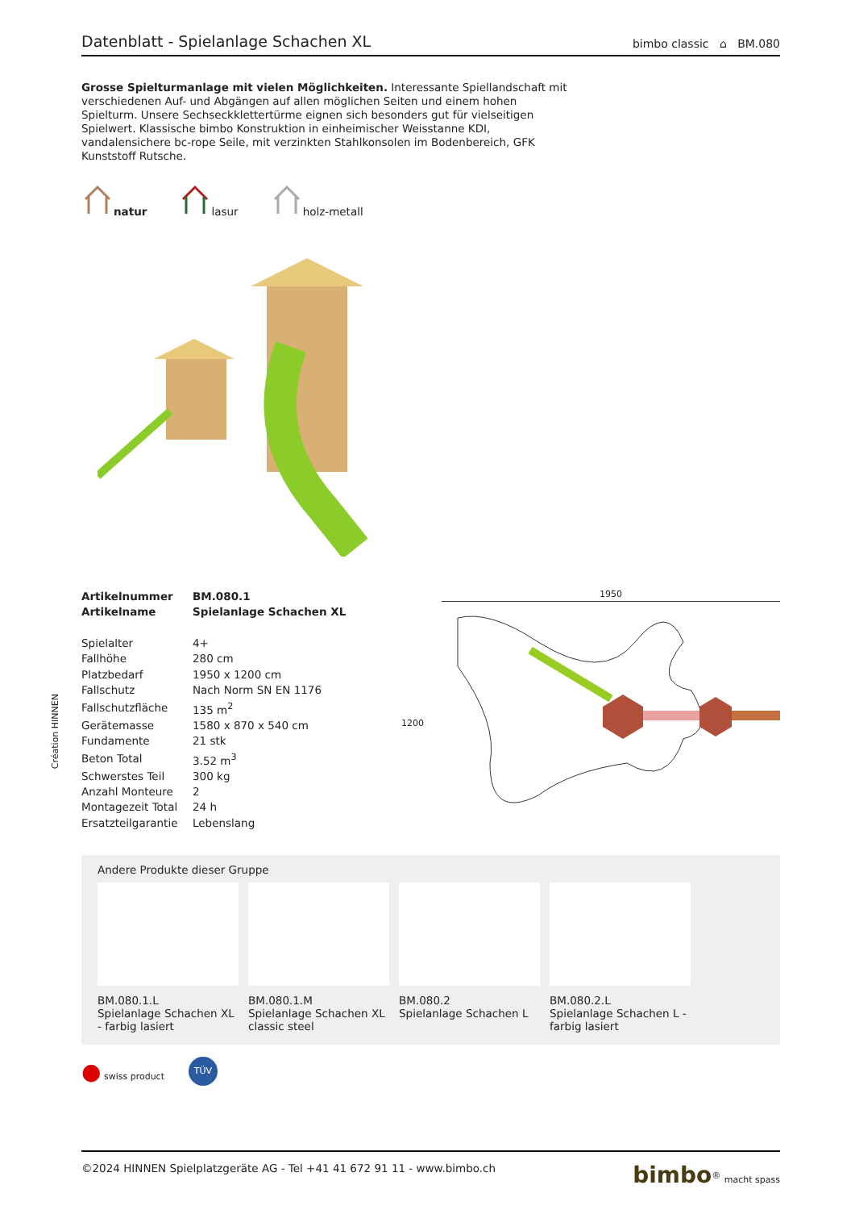Création HINNEN
Datenblatt - Spielanlage Schachen XL
bimbo classic ⌂ BM.080
Grosse Spielturmanlage mit vielen Möglichkeiten. Interessante Spiellandschaft mit verschiedenen Auf- und Abgängen auf allen möglichen Seiten und einem hohen Spielturm. Unsere Sechseckklettertürme eignen sich besonders gut für vielseitigen Spielwert. Klassische bimbo Konstruktion in einheimischer Weisstanne KDI, vandalensichere bc-rope Seile, mit verzinkten Stahlkonsolen im Bodenbereich, GFK Kunststoff Rutsche.
natur lasur holz-metall
| Artikelnummer | BM.080.1 |
| Artikelname | Spielanlage Schachen XL |
| Spielalter | 4+ |
| Fallhöhe | 280 cm |
| Platzbedarf | 1950 x 1200 cm |
| Fallschutz | Nach Norm SN EN 1176 |
| Fallschutzfläche | 135 m<sup>2</sup> |
| Gerätemasse | 1580 x 870 x 540 cm |
| Fundamente | 21 stk |
| Beton Total | 3.52 m<sup>3</sup> |
| Schwerstes Teil | 300 kg |
| Anzahl Monteure | 2 |
| Montagezeit Total | 24 h |
| Ersatzteilgarantie | Lebenslang |
1950
1200
Andere Produkte dieser Gruppe
BM.080.1.L
Spielanlage Schachen XL - farbig lasiert
BM.080.1.M
Spielanlage Schachen XL classic steel
BM.080.2
Spielanlage Schachen L
BM.080.2.L
Spielanlage Schachen L - farbig lasiert
● swiss product TÜV
©2024 HINNEN Spielplatzgeräte AG - Tel +41 41 672 91 11 - www.bimbo.ch bimbo<sup>®</sup> macht spass